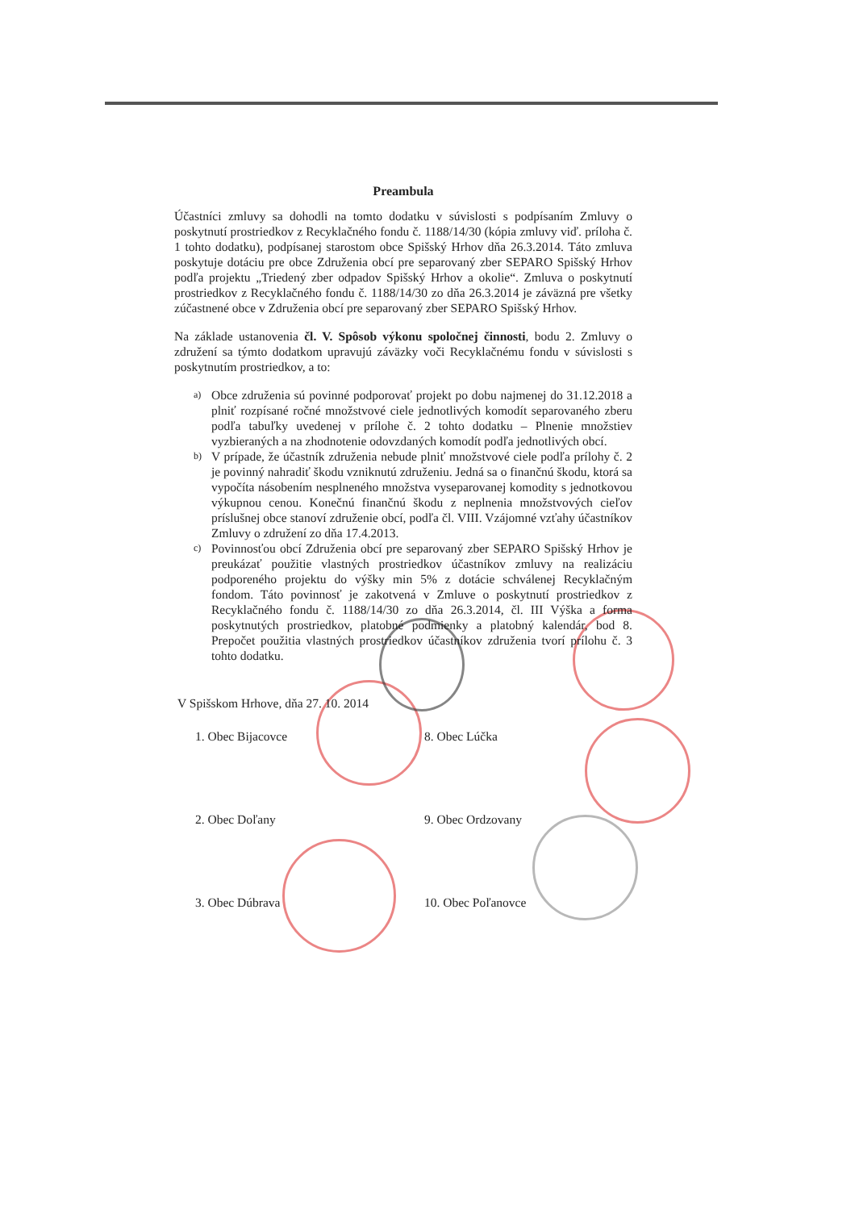Preambula
Účastníci zmluvy sa dohodli na tomto dodatku v súvislosti s podpísaním Zmluvy o poskytnutí prostriedkov z Recyklačného fondu č. 1188/14/30 (kópia zmluvy viď. príloha č. 1 tohto dodatku), podpísanej starostom obce Spišský Hrhov dňa 26.3.2014. Táto zmluva poskytuje dotáciu pre obce Združenia obcí pre separovaný zber SEPARO Spišský Hrhov podľa projektu „Triedený zber odpadov Spišský Hrhov a okolie“. Zmluva o poskytnutí prostriedkov z Recyklačného fondu č. 1188/14/30 zo dňa 26.3.2014 je záväzná pre všetky zúčastnené obce v Združenia obcí pre separovaný zber SEPARO Spišský Hrhov.
Na základe ustanovenia čl. V. Spôsob výkonu spoločnej činnosti, bodu 2. Zmluvy o združení sa týmto dodatkom upravujú záväzky voči Recyklačnému fondu v súvislosti s poskytnutím prostriedkov, a to:
a)
Obce združenia sú povinné podporovať projekt po dobu najmenej do 31.12.2018 a plniť rozpísané ročné množstvové ciele jednotlivých komodít separovaného zberu podľa tabuľky uvedenej v prílohe č. 2 tohto dodatku – Plnenie množstiev vyzbieraných a na zhodnotenie odovzdaných komodít podľa jednotlivých obcí.
b)
V prípade, že účastník združenia nebude plniť množstvové ciele podľa prílohy č. 2 je povinný nahradiť škodu vzniknutú združeniu. Jedná sa o finančnú škodu, ktorá sa vypočíta násobením nesplneného množstva vyseparovanej komodity s jednotkovou výkupnou cenou. Konečnú finančnú škodu z neplnenia množstvových cieľov príslušnej obce stanoví združenie obcí, podľa čl. VIII. Vzájomné vzťahy účastníkov Zmluvy o združení zo dňa 17.4.2013.
c)
Povinnosťou obcí Združenia obcí pre separovaný zber SEPARO Spišský Hrhov je preukázať použitie vlastných prostriedkov účastníkov zmluvy na realizáciu podporeného projektu do výšky min 5% z dotácie schválenej Recyklačným fondom. Táto povinnosť je zakotvená v Zmluve o poskytnutí prostriedkov z Recyklačného fondu č. 1188/14/30 zo dňa 26.3.2014, čl. III Výška a forma poskytnutých prostriedkov, platobné podmienky a platobný kalendár, bod 8. Prepočet použitia vlastných prostriedkov účastníkov združenia tvorí prílohu č. 3 tohto dodatku.
V Spišskom Hrhove, dňa 27. 10. 2014
1. Obec Bijacovce 8. Obec Lúčka
2. Obec Doľany 9. Obec Ordzovany
3. Obec Dúbrava 10. Obec Poľanovce